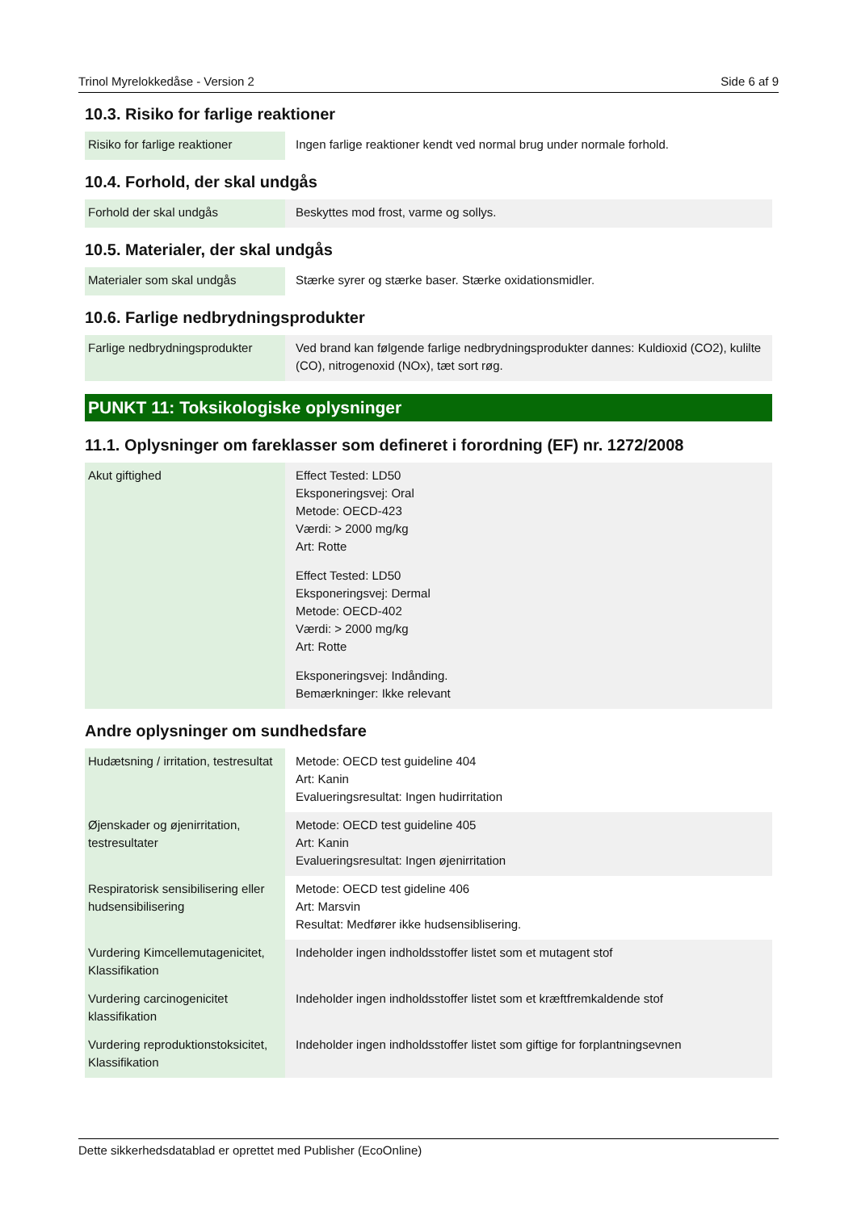Trinol Myrelokkedåse - Version 2 Side 6 af 9
10.3. Risiko for farlige reaktioner
| Risiko for farlige reaktioner | Ingen farlige reaktioner kendt ved normal brug under normale forhold. |
10.4. Forhold, der skal undgås
| Forhold der skal undgås | Beskyttes mod frost, varme og sollys. |
10.5. Materialer, der skal undgås
| Materialer som skal undgås | Stærke syrer og stærke baser. Stærke oxidationsmidler. |
10.6. Farlige nedbrydningsprodukter
| Farlige nedbrydningsprodukter | Ved brand kan følgende farlige nedbrydningsprodukter dannes: Kuldioxid (CO2), kulilte (CO), nitrogenoxid (NOx), tæt sort røg. |
PUNKT 11: Toksikologiske oplysninger
11.1. Oplysninger om fareklasser som defineret i forordning (EF) nr. 1272/2008
| Akut giftighed | Effect Tested: LD50 Eksponeringsvej: Oral Metode: OECD-423 Værdi: > 2000 mg/kg Art: Rotte Effect Tested: LD50 Eksponeringsvej: Dermal Metode: OECD-402 Værdi: > 2000 mg/kg Art: Rotte Eksponeringsvej: Indånding. Bemærkninger: Ikke relevant |
Andre oplysninger om sundhedsfare
| Hudætsning / irritation, testresultat | Metode: OECD test guideline 404 Art: Kanin Evalueringsresultat: Ingen hudirritation |
| Øjenskader og øjenirritation, testresultater | Metode: OECD test guideline 405 Art: Kanin Evalueringsresultat: Ingen øjenirritation |
| Respiratorisk sensibilisering eller hudsensibilisering | Metode: OECD test gideline 406 Art: Marsvin Resultat: Medfører ikke hudsensiblisering. |
| Vurdering Kimcellemutagenicitet, Klassifikation | Indeholder ingen indholdsstoffer listet som et mutagent stof |
| Vurdering carcinogenicitet klassifikation | Indeholder ingen indholdsstoffer listet som et kræftfremkaldende stof |
| Vurdering reproduktionstoksicitet, Klassifikation | Indeholder ingen indholdsstoffer listet som giftige for forplantningsevnen |
Dette sikkerhedsdatablad er oprettet med Publisher (EcoOnline)